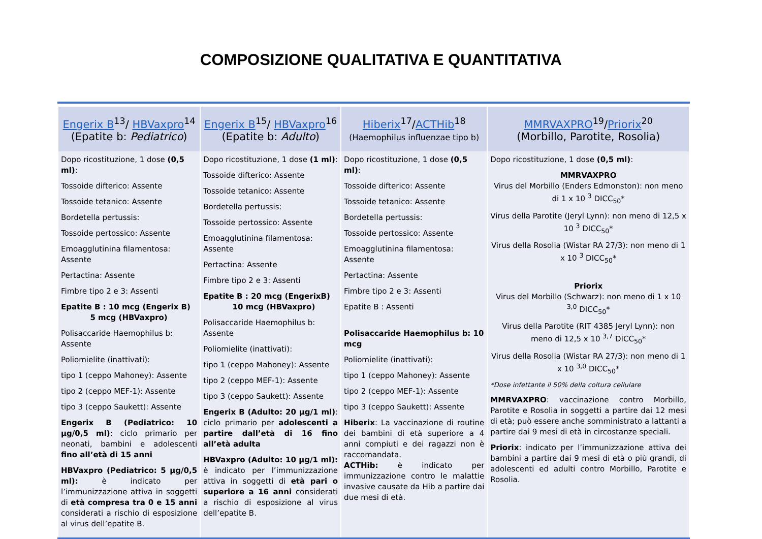COMPOSIZIONE QUALITATIVA E QUANTITATIVA
| Engerix B<sup>13</sup>/ HBVaxpro<sup>14</sup> (Epatite b: Pediatrico ) | Engerix B<sup>15</sup>/ HBVaxpro<sup>16</sup> (Epatite b: Adulto ) | Hiberix<sup>17</sup>/ ACTHib<sup>18</sup> (Haemophilus influenzae tipo b) | MMRVAXPRO<sup>19</sup>/ Priorix<sup>20</sup> (Morbillo, Parotite, Rosolia) |
| --- | --- | --- | --- |
| Dopo ricostituzione, 1 dose (0,5 ml) : Tossoide difterico: Assente Tossoide tetanico: Assente Bordetella pertussis: Tossoide pertossico: Assente Emoagglutinina filamentosa: Assente Pertactina: Assente Fimbre tipo 2 e 3: Assenti Epatite B : 10 mcg (Engerix B) 5 mcg (HBVaxpro) Polisaccaride Haemophilus b: Assente Poliomielite (inattivati): tipo 1 (ceppo Mahoney): Assente tipo 2 (ceppo MEF-1): Assente tipo 3 (ceppo Saukett): Assente Engerix B (Pediatrico: 10 µg/0,5 ml) : ciclo primario per neonati, bambini e adolescenti fino all’età di 15 anni HBVaxpro (Pediatrico: 5 µg/0,5 ml): è indicato per l’immunizzazione attiva in soggetti di età compresa tra 0 e 15 anni considerati a rischio di esposizione al virus dell’epatite B. | Dopo ricostituzione, 1 dose (1 ml) : Tossoide difterico: Assente Tossoide tetanico: Assente Bordetella pertussis: Tossoide pertossico: Assente Emoagglutinina filamentosa: Assente Pertactina: Assente Fimbre tipo 2 e 3: Assenti Epatite B : 20 mcg (EngerixB) 10 mcg (HBVaxpro) Polisaccaride Haemophilus b: Assente Poliomielite (inattivati): tipo 1 (ceppo Mahoney): Assente tipo 2 (ceppo MEF-1): Assente tipo 3 (ceppo Saukett): Assente Engerix B (Adulto: 20 µg/1 ml) : ciclo primario per adolescenti a partire dall’età di 16 fino all’età adulta HBVaxpro (Adulto: 10 µg/1 ml): è indicato per l’immunizzazione attiva in soggetti di età pari o superiore a 16 anni considerati a rischio di esposizione al virus dell’epatite B. | Dopo ricostituzione, 1 dose (0,5 ml) : Tossoide difterico: Assente Tossoide tetanico: Assente Bordetella pertussis: Tossoide pertossico: Assente Emoagglutinina filamentosa: Assente Pertactina: Assente Fimbre tipo 2 e 3: Assenti Epatite B : Assenti Polisaccaride Haemophilus b: 10 mcg Poliomielite (inattivati): tipo 1 (ceppo Mahoney): Assente tipo 2 (ceppo MEF-1): Assente tipo 3 (ceppo Saukett): Assente Hiberix : La vaccinazione di routine dei bambini di età superiore a 4 anni compiuti e dei ragazzi non è raccomandata. ACTHib: è indicato per immunizzazione contro le malattie invasive causate da Hib a partire dai due mesi di età. | Dopo ricostituzione, 1 dose (0,5 ml) : MMRVAXPRO Virus del Morbillo (Enders Edmonston): non meno di 1 x 10 <sup>3</sup> DICC<sub>50</sub>* Virus della Parotite (Jeryl Lynn): non meno di 12,5 x 10 <sup>3</sup> DICC<sub>50</sub>* Virus della Rosolia (Wistar RA 27/3): non meno di 1 x 10 <sup>3</sup> DICC<sub>50</sub>* Priorix Virus del Morbillo (Schwarz): non meno di 1 x 10 <sup>3,0</sup> DICC<sub>50</sub>* Virus della Parotite (RIT 4385 Jeryl Lynn): non meno di 12,5 x 10 <sup>3,7</sup> DICC<sub>50</sub>* Virus della Rosolia (Wistar RA 27/3): non meno di 1 x 10 <sup>3,0</sup> DICC<sub>50</sub>* *Dose infettante il 50% della coltura cellulare MMRVAXPRO : vaccinazione contro Morbillo, Parotite e Rosolia in soggetti a partire dai 12 mesi di età; può essere anche somministrato a lattanti a partire dai 9 mesi di età in circostanze speciali. Priorix : indicato per l’immunizzazione attiva dei bambini a partire dai 9 mesi di età o più grandi, di adolescenti ed adulti contro Morbillo, Parotite e Rosolia. |